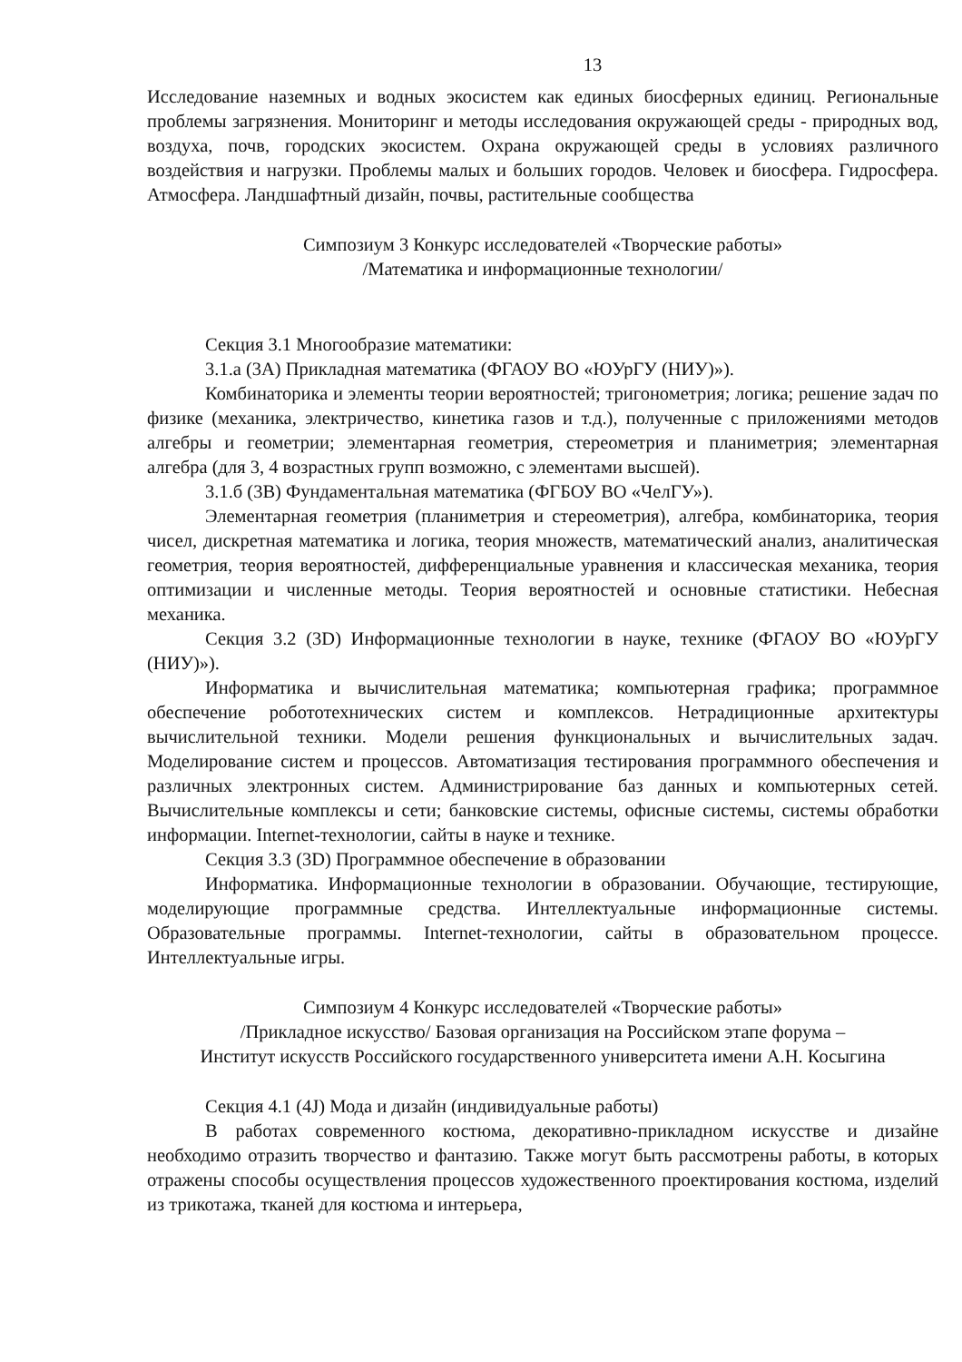13
Исследование наземных и водных экосистем как единых биосферных единиц. Региональные проблемы загрязнения. Мониторинг и методы исследования окружающей среды - природных вод, воздуха, почв, городских экосистем. Охрана окружающей среды в условиях различного воздействия и нагрузки. Проблемы малых и больших городов. Человек и биосфера. Гидросфера. Атмосфера. Ландшафтный дизайн, почвы, растительные сообщества
Симпозиум 3 Конкурс исследователей «Творческие работы»
/Математика и информационные технологии/
Секция 3.1 Многообразие математики:
3.1.а (3А) Прикладная математика (ФГАОУ ВО «ЮУрГУ (НИУ)»).
Комбинаторика и элементы теории вероятностей; тригонометрия; логика; решение задач по физике (механика, электричество, кинетика газов и т.д.), полученные с приложениями методов алгебры и геометрии; элементарная геометрия, стереометрия и планиметрия; элементарная алгебра (для 3, 4 возрастных групп возможно, с элементами высшей).
3.1.б (3В) Фундаментальная математика (ФГБОУ ВО «ЧелГУ»).
Элементарная геометрия (планиметрия и стереометрия), алгебра, комбинаторика, теория чисел, дискретная математика и логика, теория множеств, математический анализ, аналитическая геометрия, теория вероятностей, дифференциальные уравнения и классическая механика, теория оптимизации и численные методы. Теория вероятностей и основные статистики. Небесная механика.
Секция 3.2 (3D) Информационные технологии в науке, технике (ФГАОУ ВО «ЮУрГУ (НИУ)»).
Информатика и вычислительная математика; компьютерная графика; программное обеспечение робототехнических систем и комплексов. Нетрадиционные архитектуры вычислительной техники. Модели решения функциональных и вычислительных задач. Моделирование систем и процессов. Автоматизация тестирования программного обеспечения и различных электронных систем. Администрирование баз данных и компьютерных сетей. Вычислительные комплексы и сети; банковские системы, офисные системы, системы обработки информации. Internet-технологии, сайты в науке и технике.
Секция 3.3 (3D) Программное обеспечение в образовании
Информатика. Информационные технологии в образовании. Обучающие, тестирующие, моделирующие программные средства. Интеллектуальные информационные системы. Образовательные программы. Internet-технологии, сайты в образовательном процессе. Интеллектуальные игры.
Симпозиум 4 Конкурс исследователей «Творческие работы»
/Прикладное искусство/ Базовая организация на Российском этапе форума –
Институт искусств Российского государственного университета имени А.Н. Косыгина
Секция 4.1 (4J) Мода и дизайн (индивидуальные работы)
В работах современного костюма, декоративно-прикладном искусстве и дизайне необходимо отразить творчество и фантазию. Также могут быть рассмотрены работы, в которых отражены способы осуществления процессов художественного проектирования костюма, изделий из трикотажа, тканей для костюма и интерьера,